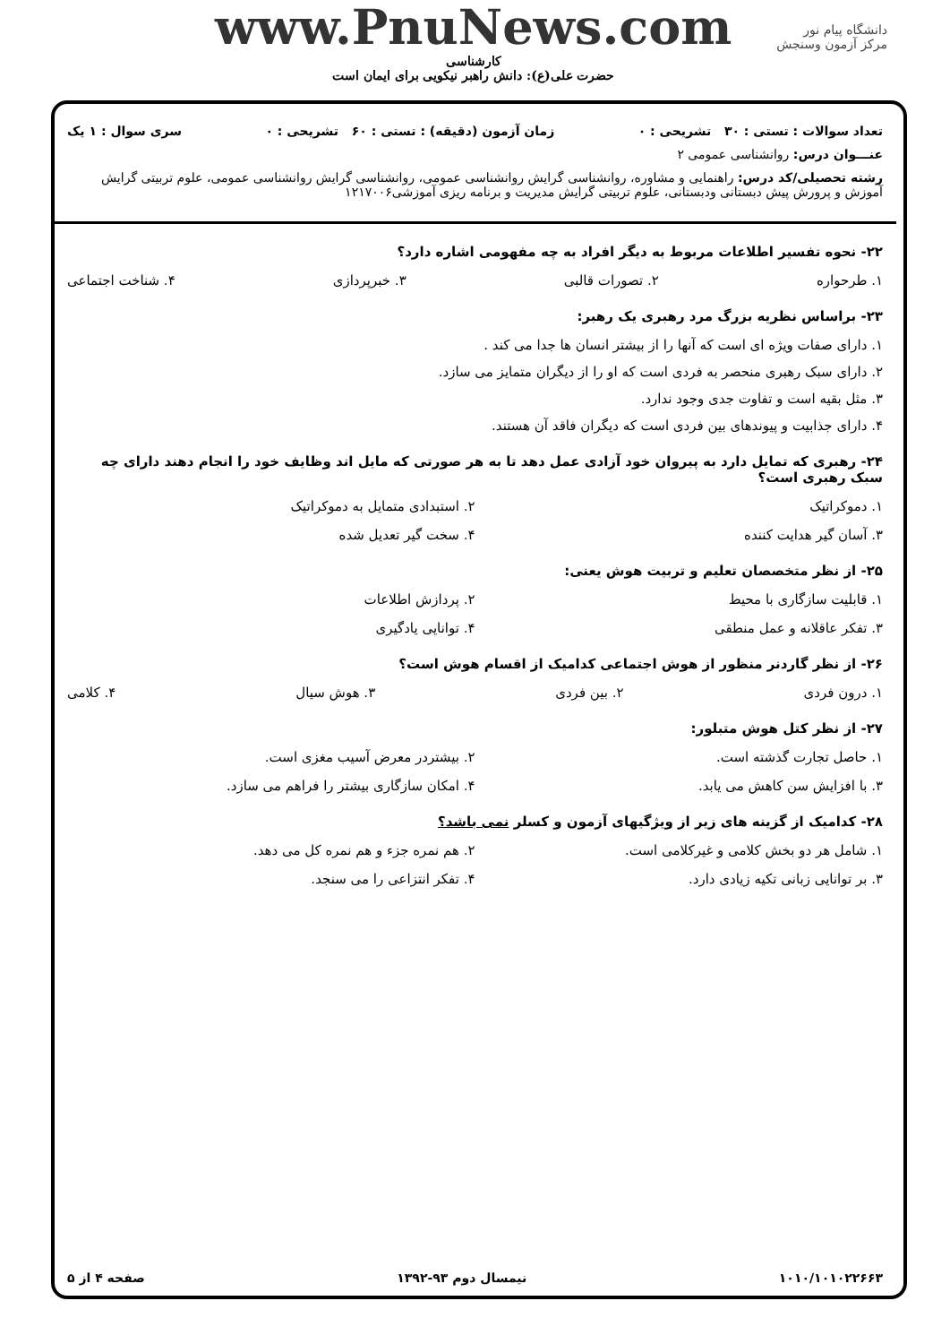دانشگاه پیام نور
مرکز آزمون وسنجش
www.PnuNews.com
کارشناسی
حضرت علی(ع): دانش راهبر نیکویی برای ایمان است
تعداد سوالات : تستی : ۳۰ تشریحی : ۰ زمان آزمون (دقیقه) : تستی : ۶۰ تشریحی : ۰ سری سوال : ۱ یک
عنـــوان درس: روانشناسی عمومی ۲
رشته تحصیلی/کد درس: راهنمایی و مشاوره، روانشناسی گرایش روانشناسی عمومی، روانشناسی گرایش روانشناسی عمومی، علوم تربیتی گرایش آموزش و پرورش پیش دبستانی ودبستانی، علوم تربیتی گرایش مدیریت و برنامه ریزی آموزشی۱۲۱۷۰۰۶
۲۲- نحوه تفسیر اطلاعات مربوط به دیگر افراد به چه مفهومی اشاره دارد؟
۱. طرحواره ۲. تصورات قالبی ۳. خبرپردازی ۴. شناخت اجتماعی
۲۳- براساس نظریه بزرگ مرد رهبری یک رهبر:
۱. دارای صفات ویژه ای است که آنها را از بیشتر انسان ها جدا می کند .
۲. دارای سبک رهبری منحصر به فردی است که او را از دیگران متمایز می سازد.
۳. مثل بقیه است و تفاوت جدی وجود ندارد.
۴. دارای جذابیت و پیوندهای بین فردی است که دیگران فاقد آن هستند.
۲۴- رهبری که تمایل دارد به پیروان خود آزادی عمل دهد تا به هر صورتی که مایل اند وظایف خود را انجام دهند دارای چه سبک رهبری است؟
۱. دموکراتیک ۲. استبدادی متمایل به دموکراتیک ۳. آسان گیر هدایت کننده ۴. سخت گیر تعدیل شده
۲۵- از نظر متخصصان تعلیم و تربیت هوش یعنی:
۱. قابلیت سازگاری با محیط ۲. پردازش اطلاعات ۳. تفکر عاقلانه و عمل منطقی ۴. توانایی یادگیری
۲۶- از نظر گاردنر منظور از هوش اجتماعی کدامیک از اقسام هوش است؟
۱. درون فردی ۲. بین فردی ۳. هوش سیال ۴. کلامی
۲۷- از نظر کتل هوش متبلور:
۱. حاصل تجارت گذشته است. ۲. بیشتردر معرض آسیب مغزی است. ۳. با افزایش سن کاهش می یابد. ۴. امکان سازگاری بیشتر را فراهم می سازد.
۲۸- کدامیک از گزینه های زیر از ویژگیهای آزمون و کسلر نمی باشد؟
۱. شامل هر دو بخش کلامی و غیرکلامی است. ۲. هم نمره جزء و هم نمره کل می دهد. ۳. بر توانایی زبانی تکیه زیادی دارد. ۴. تفکر انتزاعی را می سنجد.
۱۰۱۰/۱۰۱۰۲۲۶۶۳ نیمسال دوم ۹۳-۱۳۹۲ صفحه ۴ از ۵